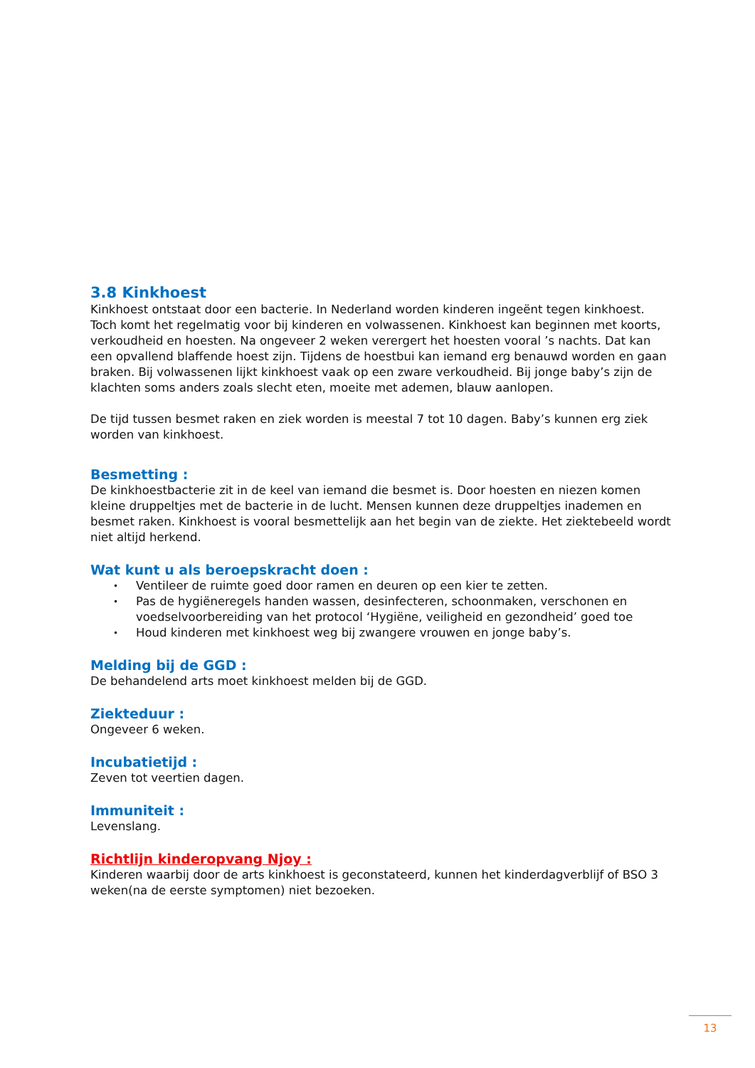3.8 Kinkhoest
Kinkhoest ontstaat door een bacterie. In Nederland worden kinderen ingeënt tegen kinkhoest. Toch komt het regelmatig voor bij kinderen en volwassenen. Kinkhoest kan beginnen met koorts, verkoudheid en hoesten. Na ongeveer 2 weken verergert het hoesten vooral ’s nachts. Dat kan een opvallend blaffende hoest zijn. Tijdens de hoestbui kan iemand erg benauwd worden en gaan braken. Bij volwassenen lijkt kinkhoest vaak op een zware verkoudheid. Bij jonge baby’s zijn de klachten soms anders zoals slecht eten, moeite met ademen, blauw aanlopen.
De tijd tussen besmet raken en ziek worden is meestal 7 tot 10 dagen. Baby’s kunnen erg ziek worden van kinkhoest.
Besmetting :
De kinkhoestbacterie zit in de keel van iemand die besmet is. Door hoesten en niezen komen kleine druppeltjes met de bacterie in de lucht. Mensen kunnen deze druppeltjes inademen en besmet raken. Kinkhoest is vooral besmettelijk aan het begin van de ziekte. Het ziektebeeld wordt niet altijd herkend.
Wat kunt u als beroepskracht doen :
• Ventileer de ruimte goed door ramen en deuren op een kier te zetten.
• Pas de hygiëneregels handen wassen, desinfecteren, schoonmaken, verschonen en voedselvoorbereiding van het protocol ‘Hygiëne, veiligheid en gezondheid’ goed toe
• Houd kinderen met kinkhoest weg bij zwangere vrouwen en jonge baby’s.
Melding bij de GGD :
De behandelend arts moet kinkhoest melden bij de GGD.
Ziekteduur :
Ongeveer 6 weken.
Incubatietijd :
Zeven tot veertien dagen.
Immuniteit :
Levenslang.
Richtlijn kinderopvang Njoy :
Kinderen waarbij door de arts kinkhoest is geconstateerd, kunnen het kinderdagverblijf of BSO 3 weken(na de eerste symptomen) niet bezoeken.
13